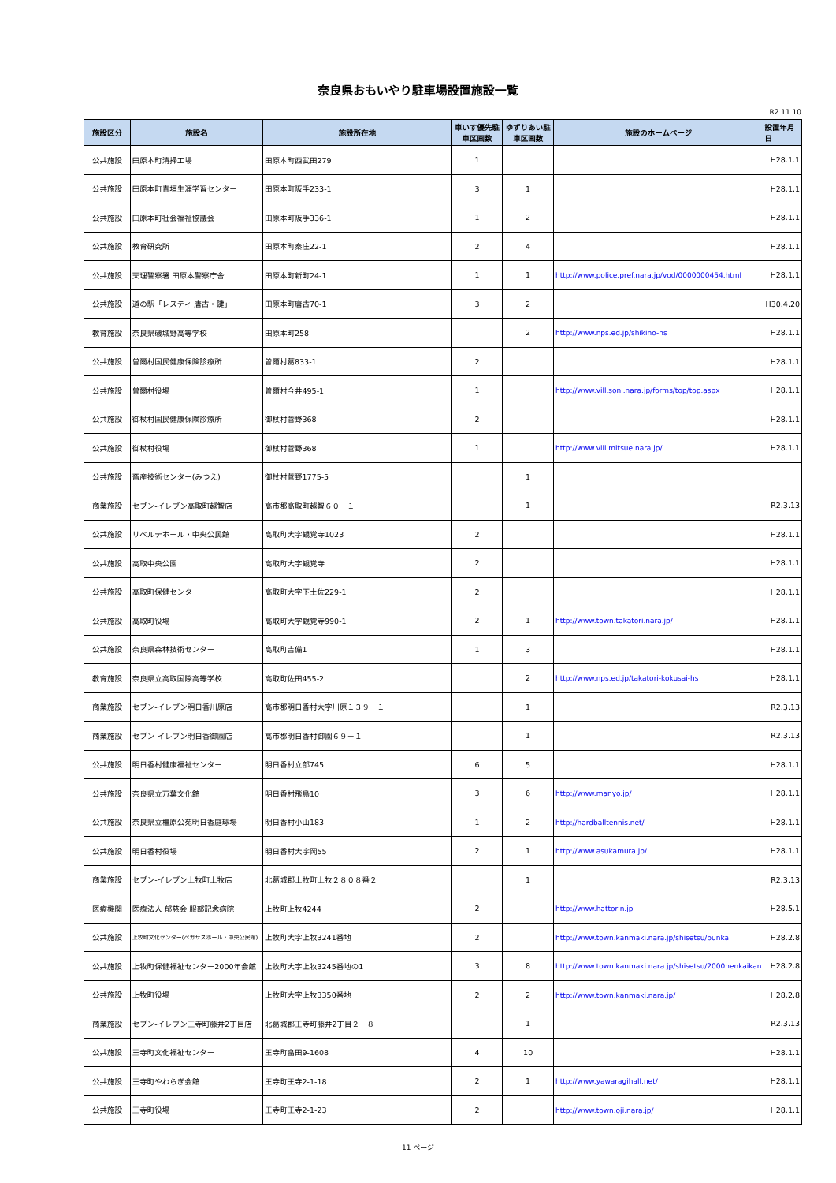奈良県おもいやり駐車場設置施設一覧
R2.11.10
| 施設区分 | 施設名 | 施設所在地 | 車いす優先駐車区画数 | ゆずりあい駐車区画数 | 施設のホームページ | 設置年月日 |
| --- | --- | --- | --- | --- | --- | --- |
| 公共施設 | 田原本町清掃工場 | 田原本町西武田279 | 1 | | | H28.1.1 |
| 公共施設 | 田原本町青垣生涯学習センター | 田原本町阪手233-1 | 3 | 1 | | H28.1.1 |
| 公共施設 | 田原本町社会福祉協議会 | 田原本町阪手336-1 | 1 | 2 | | H28.1.1 |
| 公共施設 | 教育研究所 | 田原本町秦庄22-1 | 2 | 4 | | H28.1.1 |
| 公共施設 | 天理警察署 田原本警察庁舎 | 田原本町新町24-1 | 1 | 1 | http://www.police.pref.nara.jp/vod/0000000454.html | H28.1.1 |
| 公共施設 | 道の駅「レスティ 唐古・鍵」 | 田原本町唐古70-1 | 3 | 2 | | H30.4.20 |
| 教育施設 | 奈良県磯城野高等学校 | 田原本町258 | | 2 | http://www.nps.ed.jp/shikino-hs | H28.1.1 |
| 公共施設 | 曽爾村国民健康保険診療所 | 曽爾村葛833-1 | 2 | | | H28.1.1 |
| 公共施設 | 曽爾村役場 | 曽爾村今井495-1 | 1 | | http://www.vill.soni.nara.jp/forms/top/top.aspx | H28.1.1 |
| 公共施設 | 御杖村国民健康保険診療所 | 御杖村菅野368 | 2 | | | H28.1.1 |
| 公共施設 | 御杖村役場 | 御杖村菅野368 | 1 | | http://www.vill.mitsue.nara.jp/ | H28.1.1 |
| 公共施設 | 畜産技術センター(みつえ) | 御杖村菅野1775-5 | | 1 | | |
| 商業施設 | セブン-イレブン高取町越智店 | 高市郡高取町越智６０－１ | | 1 | | R2.3.13 |
| 公共施設 | リベルテホール・中央公民館 | 高取町大字観覚寺1023 | 2 | | | H28.1.1 |
| 公共施設 | 高取中央公園 | 高取町大字観覚寺 | 2 | | | H28.1.1 |
| 公共施設 | 高取町保健センター | 高取町大字下土佐229-1 | 2 | | | H28.1.1 |
| 公共施設 | 高取町役場 | 高取町大字観覚寺990-1 | 2 | 1 | http://www.town.takatori.nara.jp/ | H28.1.1 |
| 公共施設 | 奈良県森林技術センター | 高取町吉備1 | 1 | 3 | | H28.1.1 |
| 教育施設 | 奈良県立高取国際高等学校 | 高取町佐田455-2 | | 2 | http://www.nps.ed.jp/takatori-kokusai-hs | H28.1.1 |
| 商業施設 | セブン-イレブン明日香川原店 | 高市郡明日香村大字川原１３９－１ | | 1 | | R2.3.13 |
| 商業施設 | セブン-イレブン明日香御園店 | 高市郡明日香村御園６９－１ | | 1 | | R2.3.13 |
| 公共施設 | 明日香村健康福祉センター | 明日香村立部745 | 6 | 5 | | H28.1.1 |
| 公共施設 | 奈良県立万葉文化館 | 明日香村飛鳥10 | 3 | 6 | http://www.manyo.jp/ | H28.1.1 |
| 公共施設 | 奈良県立橿原公苑明日香庭球場 | 明日香村小山183 | 1 | 2 | http://hardballtennis.net/ | H28.1.1 |
| 公共施設 | 明日香村役場 | 明日香村大字岡55 | 2 | 1 | http://www.asukamura.jp/ | H28.1.1 |
| 商業施設 | セブン-イレブン上牧町上牧店 | 北葛城郡上牧町上牧２８０８番２ | | 1 | | R2.3.13 |
| 医療機関 | 医療法人 郁慈会 服部記念病院 | 上牧町上牧4244 | 2 | | http://www.hattorin.jp | H28.5.1 |
| 公共施設 | 上牧町文化センター(ペガサスホール・中央公民館) | 上牧町大字上牧3241番地 | 2 | | http://www.town.kanmaki.nara.jp/shisetsu/bunka | H28.2.8 |
| 公共施設 | 上牧町保健福祉センター2000年会館 | 上牧町大字上牧3245番地の1 | 3 | 8 | http://www.town.kanmaki.nara.jp/shisetsu/2000nenkaikan | H28.2.8 |
| 公共施設 | 上牧町役場 | 上牧町大字上牧3350番地 | 2 | 2 | http://www.town.kanmaki.nara.jp/ | H28.2.8 |
| 商業施設 | セブン-イレブン王寺町藤井2丁目店 | 北葛城郡王寺町藤井2丁目２－８ | | 1 | | R2.3.13 |
| 公共施設 | 王寺町文化福祉センター | 王寺町畠田9-1608 | 4 | 10 | | H28.1.1 |
| 公共施設 | 王寺町やわらぎ会館 | 王寺町王寺2-1-18 | 2 | 1 | http://www.yawaragihall.net/ | H28.1.1 |
| 公共施設 | 王寺町役場 | 王寺町王寺2-1-23 | 2 | | http://www.town.oji.nara.jp/ | H28.1.1 |
11 ページ